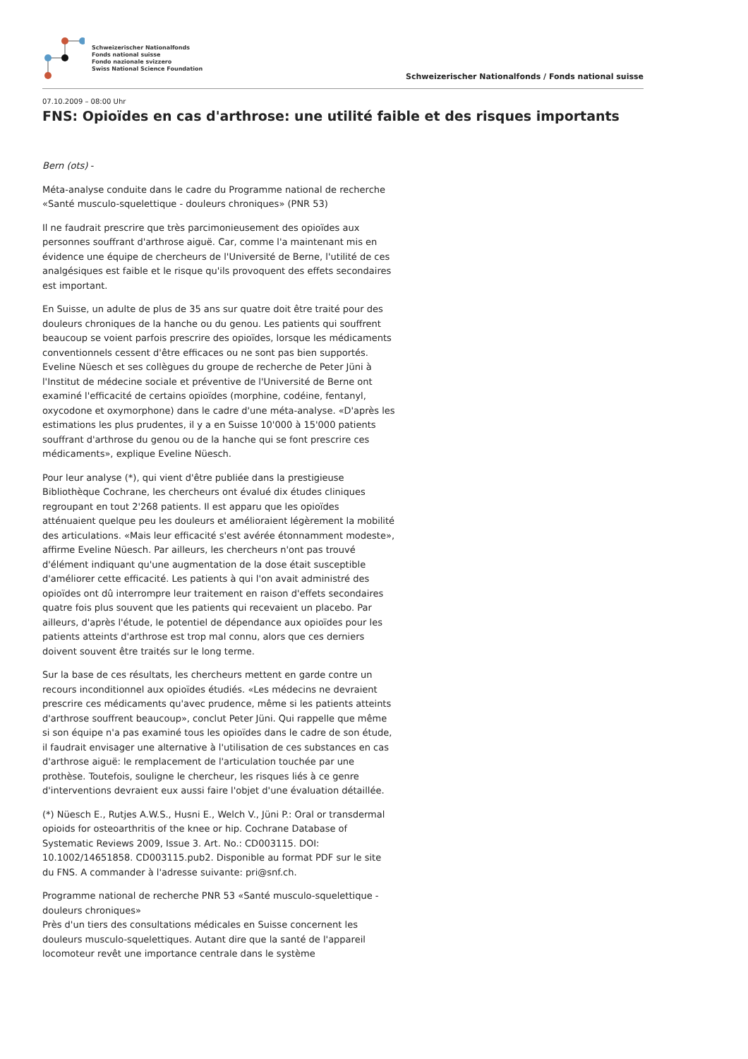Schweizerischer Nationalfonds
Fonds national suisse
Fondo nazionale svizzero
Swiss National Science Foundation
Schweizerischer Nationalfonds / Fonds national suisse
07.10.2009 – 08:00 Uhr
FNS: Opioïdes en cas d'arthrose: une utilité faible et des risques importants
Bern (ots) -
Méta-analyse conduite dans le cadre du Programme national de recherche «Santé musculo-squelettique - douleurs chroniques» (PNR 53)
Il ne faudrait prescrire que très parcimonieusement des opioïdes aux personnes souffrant d'arthrose aiguë. Car, comme l'a maintenant mis en évidence une équipe de chercheurs de l'Université de Berne, l'utilité de ces analgésiques est faible et le risque qu'ils provoquent des effets secondaires est important.
En Suisse, un adulte de plus de 35 ans sur quatre doit être traité pour des douleurs chroniques de la hanche ou du genou. Les patients qui souffrent beaucoup se voient parfois prescrire des opioïdes, lorsque les médicaments conventionnels cessent d'être efficaces ou ne sont pas bien supportés. Eveline Nüesch et ses collègues du groupe de recherche de Peter Jüni à l'Institut de médecine sociale et préventive de l'Université de Berne ont examiné l'efficacité de certains opioïdes (morphine, codéine, fentanyl, oxycodone et oxymorphone) dans le cadre d'une méta-analyse. «D'après les estimations les plus prudentes, il y a en Suisse 10'000 à 15'000 patients souffrant d'arthrose du genou ou de la hanche qui se font prescrire ces médicaments», explique Eveline Nüesch.
Pour leur analyse (*), qui vient d'être publiée dans la prestigieuse Bibliothèque Cochrane, les chercheurs ont évalué dix études cliniques regroupant en tout 2'268 patients. Il est apparu que les opioïdes atténuaient quelque peu les douleurs et amélioraient légèrement la mobilité des articulations. «Mais leur efficacité s'est avérée étonnamment modeste», affirme Eveline Nüesch. Par ailleurs, les chercheurs n'ont pas trouvé d'élément indiquant qu'une augmentation de la dose était susceptible d'améliorer cette efficacité. Les patients à qui l'on avait administré des opioïdes ont dû interrompre leur traitement en raison d'effets secondaires quatre fois plus souvent que les patients qui recevaient un placebo. Par ailleurs, d'après l'étude, le potentiel de dépendance aux opioïdes pour les patients atteints d'arthrose est trop mal connu, alors que ces derniers doivent souvent être traités sur le long terme.
Sur la base de ces résultats, les chercheurs mettent en garde contre un recours inconditionnel aux opioïdes étudiés. «Les médecins ne devraient prescrire ces médicaments qu'avec prudence, même si les patients atteints d'arthrose souffrent beaucoup», conclut Peter Jüni. Qui rappelle que même si son équipe n'a pas examiné tous les opioïdes dans le cadre de son étude, il faudrait envisager une alternative à l'utilisation de ces substances en cas d'arthrose aiguë: le remplacement de l'articulation touchée par une prothèse. Toutefois, souligne le chercheur, les risques liés à ce genre d'interventions devraient eux aussi faire l'objet d'une évaluation détaillée.
(*) Nüesch E., Rutjes A.W.S., Husni E., Welch V., Jüni P.: Oral or transdermal opioids for osteoarthritis of the knee or hip. Cochrane Database of Systematic Reviews 2009, Issue 3. Art. No.: CD003115. DOI: 10.1002/14651858. CD003115.pub2. Disponible au format PDF sur le site du FNS. A commander à l'adresse suivante: pri@snf.ch.
Programme national de recherche PNR 53 «Santé musculo-squelettique - douleurs chroniques»
Près d'un tiers des consultations médicales en Suisse concernent les douleurs musculo-squelettiques. Autant dire que la santé de l'appareil locomoteur revêt une importance centrale dans le système